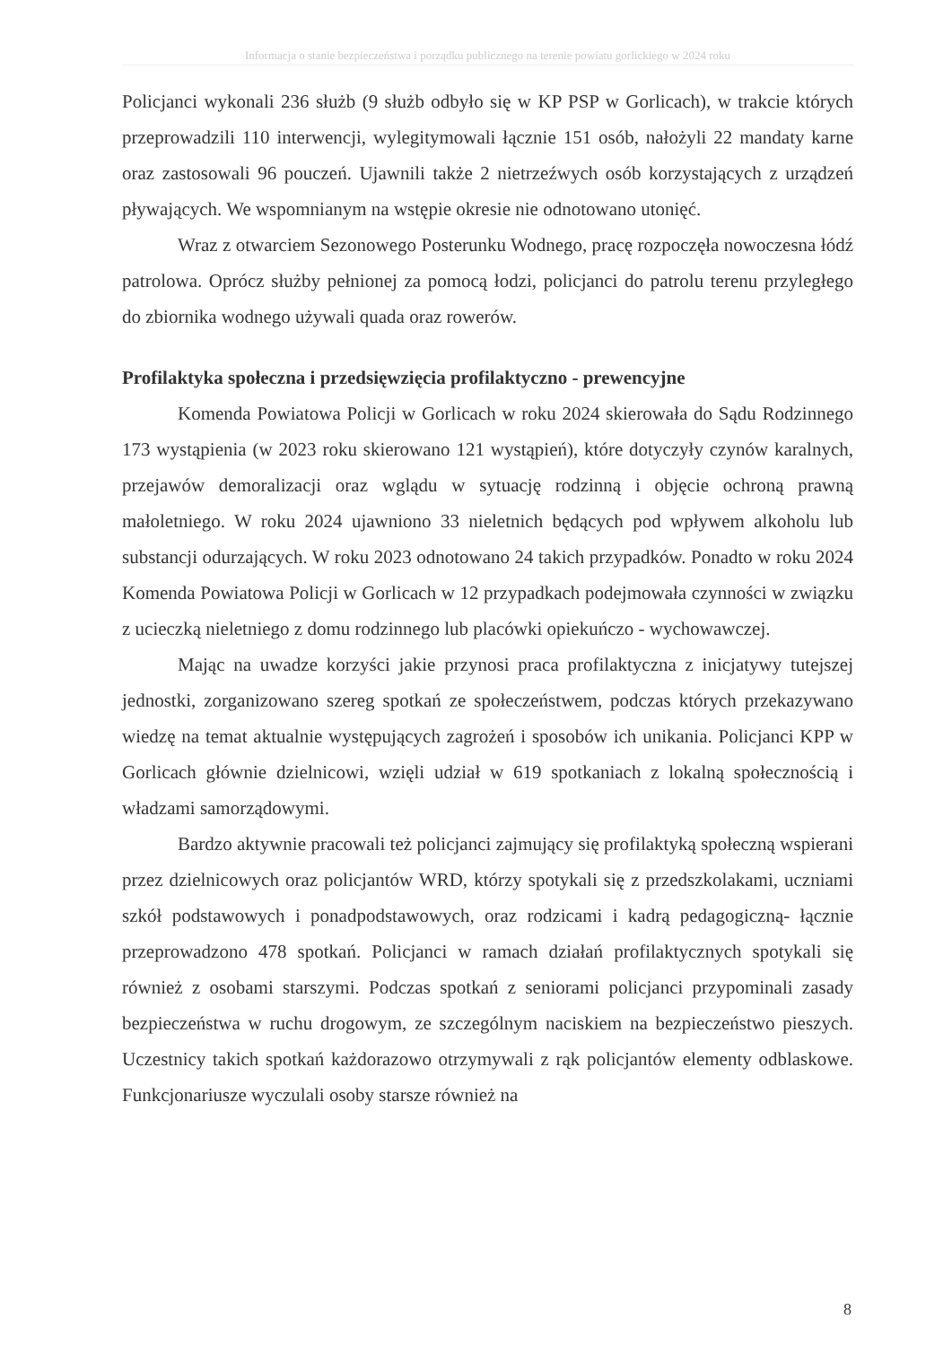Informacja o stanie bezpieczeństwa i porządku publicznego na terenie powiatu gorlickiego w 2024 roku
Policjanci wykonali 236 służb (9 służb odbyło się w KP PSP w Gorlicach), w trakcie których przeprowadzili 110 interwencji, wylegitymowali łącznie 151 osób, nałożyli 22 mandaty karne oraz zastosowali 96 pouczeń. Ujawnili także 2 nietrzeźwych osób korzystających z urządzeń pływających. We wspomnianym na wstępie okresie nie odnotowano utonięć.
Wraz z otwarciem Sezonowego Posterunku Wodnego, pracę rozpoczęła nowoczesna łódź patrolowa. Oprócz służby pełnionej za pomocą łodzi, policjanci do patrolu terenu przyległego do zbiornika wodnego używali quada oraz rowerów.
Profilaktyka społeczna i przedsięwzięcia profilaktyczno - prewencyjne
Komenda Powiatowa Policji w Gorlicach w roku 2024 skierowała do Sądu Rodzinnego 173 wystąpienia (w 2023 roku skierowano 121 wystąpień), które dotyczyły czynów karalnych, przejawów demoralizacji oraz wglądu w sytuację rodzinną i objęcie ochroną prawną małoletniego. W roku 2024 ujawniono 33 nieletnich będących pod wpływem alkoholu lub substancji odurzających. W roku 2023 odnotowano 24 takich przypadków. Ponadto w roku 2024 Komenda Powiatowa Policji w Gorlicach w 12 przypadkach podejmowała czynności w związku z ucieczką nieletniego z domu rodzinnego lub placówki opiekuńczo - wychowawczej.
Mając na uwadze korzyści jakie przynosi praca profilaktyczna z inicjatywy tutejszej jednostki, zorganizowano szereg spotkań ze społeczeństwem, podczas których przekazywano wiedzę na temat aktualnie występujących zagrożeń i sposobów ich unikania. Policjanci KPP w Gorlicach głównie dzielnicowi, wzięli udział w 619 spotkaniach z lokalną społecznością i władzami samorządowymi.
Bardzo aktywnie pracowali też policjanci zajmujący się profilaktyką społeczną wspierani przez dzielnicowych oraz policjantów WRD, którzy spotykali się z przedszkolakami, uczniami szkół podstawowych i ponadpodstawowych, oraz rodzicami i kadrą pedagogiczną- łącznie przeprowadzono 478 spotkań. Policjanci w ramach działań profilaktycznych spotykali się również z osobami starszymi. Podczas spotkań z seniorami policjanci przypominali zasady bezpieczeństwa w ruchu drogowym, ze szczególnym naciskiem na bezpieczeństwo pieszych. Uczestnicy takich spotkań każdorazowo otrzymywali z rąk policjantów elementy odblaskowe. Funkcjonariusze wyczulali osoby starsze również na
8